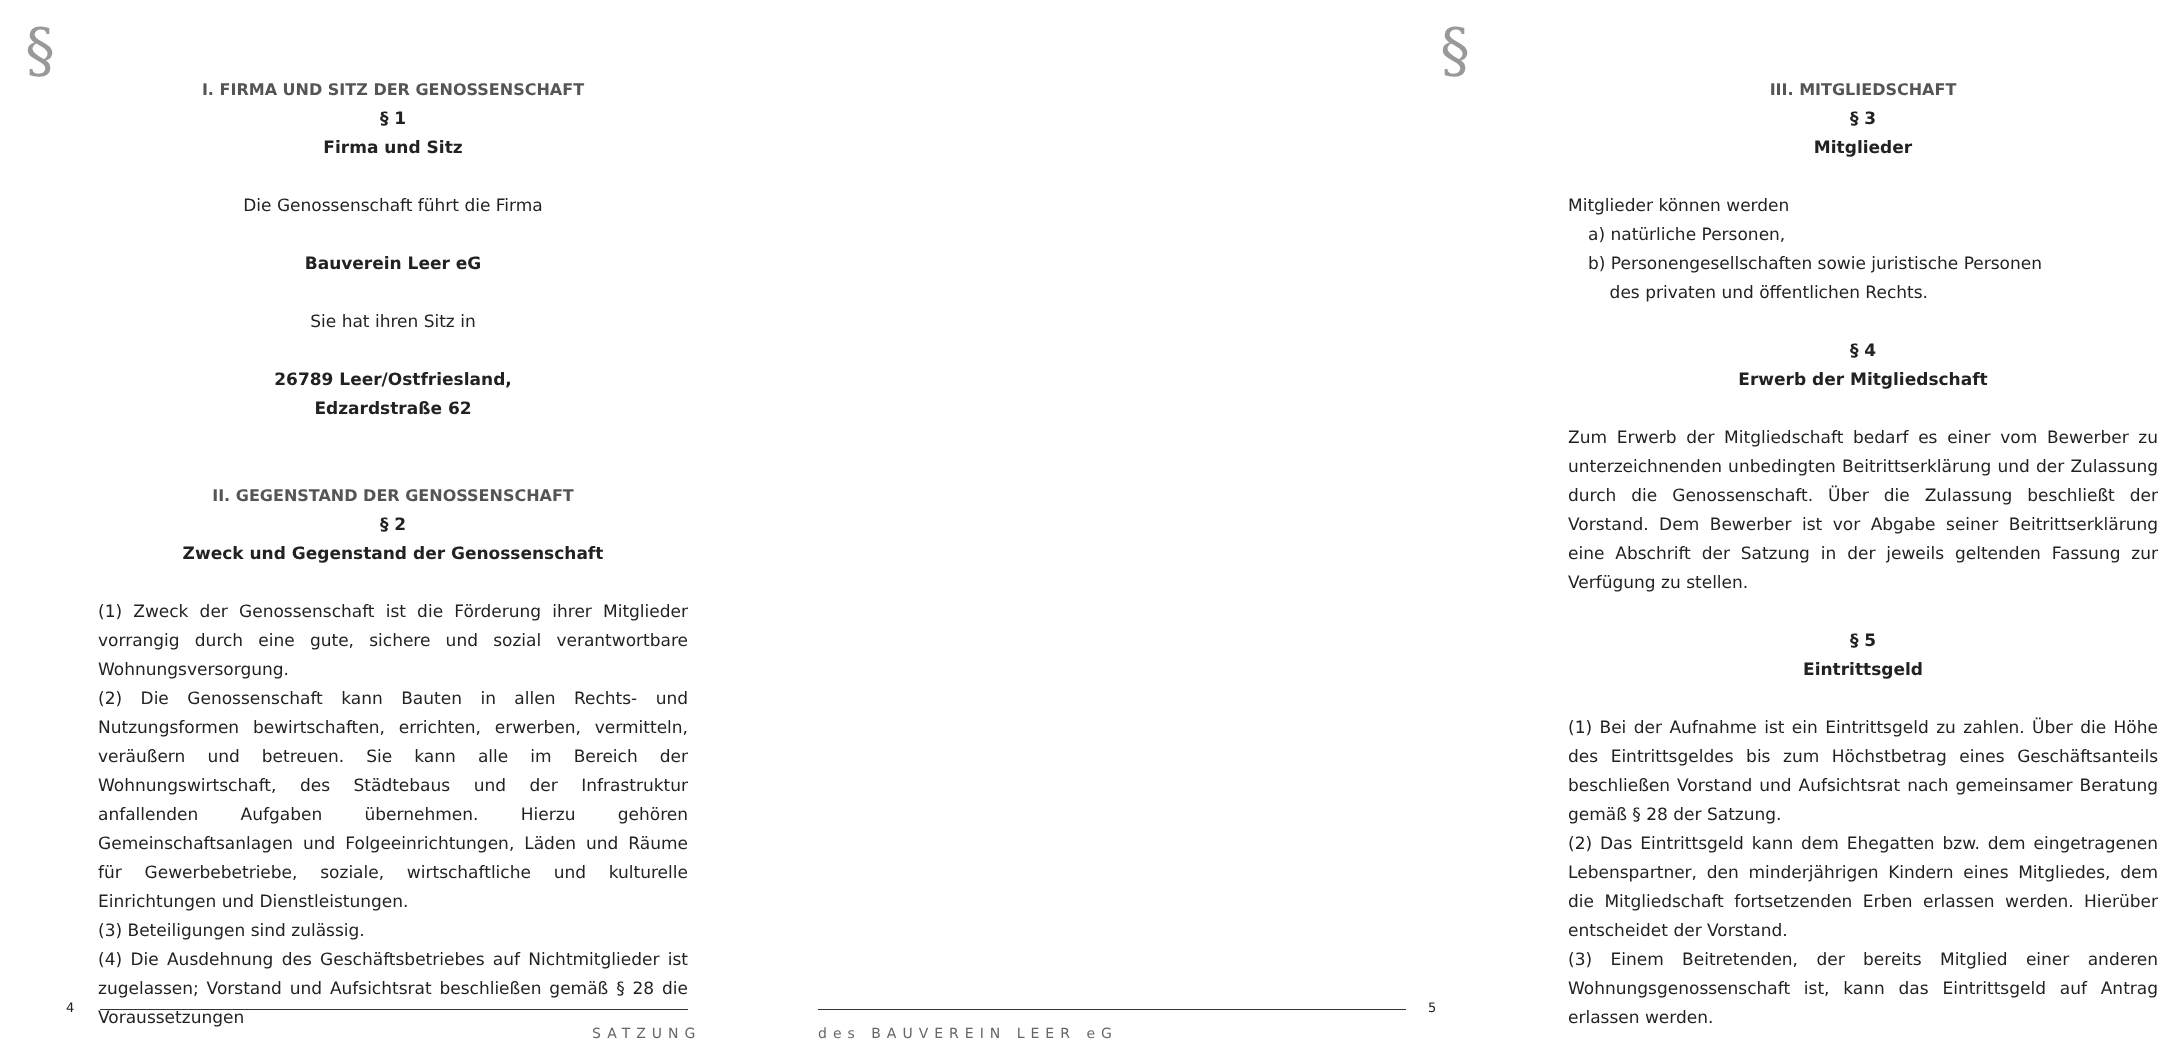§
I. FIRMA UND SITZ DER GENOSSENSCHAFT
§ 1
Firma und Sitz
Die Genossenschaft führt die Firma
Bauverein Leer eG
Sie hat ihren Sitz in
26789 Leer/Ostfriesland,
Edzardstraße 62
II. GEGENSTAND DER GENOSSENSCHAFT
§ 2
Zweck und Gegenstand der Genossenschaft
(1) Zweck der Genossenschaft ist die Förderung ihrer Mitglieder vorrangig durch eine gute, sichere und sozial verantwortbare Wohnungsversorgung.
(2) Die Genossenschaft kann Bauten in allen Rechts- und Nutzungsformen bewirtschaften, errichten, erwerben, vermitteln, veräußern und betreuen. Sie kann alle im Bereich der Wohnungswirtschaft, des Städtebaus und der Infrastruktur anfallenden Aufgaben übernehmen. Hierzu gehören Gemeinschaftsanlagen und Folgeeinrichtungen, Läden und Räume für Gewerbebetriebe, soziale, wirtschaftliche und kulturelle Einrichtungen und Dienstleistungen.
(3) Beteiligungen sind zulässig.
(4) Die Ausdehnung des Geschäftsbetriebes auf Nichtmitglieder ist zugelassen; Vorstand und Aufsichtsrat beschließen gemäß § 28 die Voraussetzungen
4
SATZUNG
§
III. MITGLIEDSCHAFT
§ 3
Mitglieder
Mitglieder können werden
a) natürliche Personen,
b) Personengesellschaften sowie juristische Personen
des privaten und öffentlichen Rechts.
§ 4
Erwerb der Mitgliedschaft
Zum Erwerb der Mitgliedschaft bedarf es einer vom Bewerber zu unterzeichnenden unbedingten Beitrittserklärung und der Zulassung durch die Genossenschaft. Über die Zulassung beschließt der Vorstand. Dem Bewerber ist vor Abgabe seiner Beitrittserklärung eine Abschrift der Satzung in der jeweils geltenden Fassung zur Verfügung zu stellen.
§ 5
Eintrittsgeld
(1) Bei der Aufnahme ist ein Eintrittsgeld zu zahlen. Über die Höhe des Eintrittsgeldes bis zum Höchstbetrag eines Geschäftsanteils beschließen Vorstand und Aufsichtsrat nach gemeinsamer Beratung gemäß § 28 der Satzung.
(2) Das Eintrittsgeld kann dem Ehegatten bzw. dem eingetragenen Lebenspartner, den minderjährigen Kindern eines Mitgliedes, dem die Mitgliedschaft fortsetzenden Erben erlassen werden. Hierüber entscheidet der Vorstand.
(3) Einem Beitretenden, der bereits Mitglied einer anderen Wohnungsgenossenschaft ist, kann das Eintrittsgeld auf Antrag erlassen werden.
5
des BAUVEREIN LEER eG